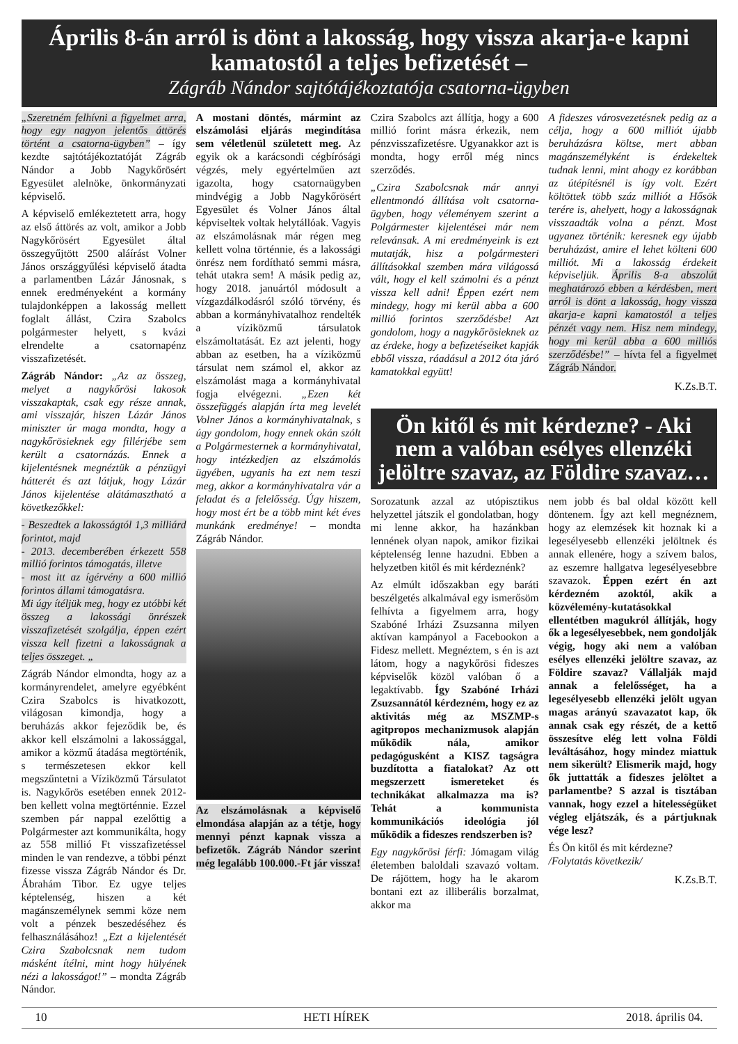Április 8-án arról is dönt a lakosság, hogy vissza akarja-e kapni kamatostól a teljes befizetését –
Zágráb Nándor sajtótájékoztatója csatorna-ügyben
„Szeretném felhívni a figyelmet arra, hogy egy nagyon jelentős áttörés történt a csatorna-ügyben” – így kezdte sajtótájékoztatóját Zágráb Nándor a Jobb Nagykőrösért Egyesület alelnöke, önkormányzati képviselő.
A képviselő emlékeztetett arra, hogy az első áttörés az volt, amikor a Jobb Nagykőrösért Egyesület által összegyűjtött 2500 aláírást Volner János országgyűlési képviselő átadta a parlamentben Lázár Jánosnak, s ennek eredményeként a kormány tulajdonképpen a lakosság mellett foglalt állást, Czira Szabolcs polgármester helyett, s kvázi elrendelte a csatornapénz visszafizetését.
Zágráb Nándor: „Az az összeg, melyet a nagykőrösi lakosok visszakaptak, csak egy része annak, ami visszajár, hiszen Lázár János miniszter úr maga mondta, hogy a nagykőrösieknek egy fillérjébe sem került a csatornázás. Ennek a kijelentésnek megnéztük a pénzügyi hátterét és azt látjuk, hogy Lázár János kijelentése alátámasztható a következőkkel:
- Beszedtek a lakosságtól 1,3 milliárd forintot, majd
- 2013. decemberében érkezett 558 millió forintos támogatás, illetve
- most itt az ígérvény a 600 millió forintos állami támogatásra.
Mi úgy ítéljük meg, hogy ez utóbbi két összeg a lakossági önrészek visszafizetését szolgálja, éppen ezért vissza kell fizetni a lakosságnak a teljes összeget. „
Zágráb Nándor elmondta, hogy az a kormányrendelet, amelyre egyébként Czira Szabolcs is hivatkozott, világosan kimondja, hogy a beruházás akkor fejeződik be, és akkor kell elszámolni a lakossággal, amikor a közmű átadása megtörténik, s természetesen ekkor kell megszűntetni a Víziközmű Társulatot is. Nagykőrös esetében ennek 2012-ben kellett volna megtörténnie. Ezzel szemben pár nappal ezelőttig a Polgármester azt kommunikálta, hogy az 558 millió Ft visszafizetéssel minden le van rendezve, a többi pénzt fizesse vissza Zágráb Nándor és Dr. Ábrahám Tibor. Ez ugye teljes képtelenség, hiszen a két magánszemélynek semmi köze nem volt a pénzek beszedéséhez és felhasználásához! „Ezt a kijelentését Czira Szabolcsnak nem tudom másként ítélni, mint hogy hülyének nézi a lakosságot!” – mondta Zágráb Nándor.
A mostani döntés, mármint az elszámolási eljárás megindítása sem véletlenül született meg. Az egyik ok a karácsondi cégbírósági végzés, mely egyértelműen azt igazolta, hogy csatornaügyben mindvégig a Jobb Nagykőrösért Egyesület és Volner János által képviseltek voltak helytállóak. Vagyis az elszámolásnak már régen meg kellett volna történnie, és a lakossági önrész nem fordítható semmi másra, tehát utakra sem! A másik pedig az, hogy 2018. januártól módosult a vízgazdálkodásról szóló törvény, és abban a kormányhivatalhoz rendelték a víziközmű társulatok elszámoltatását. Ez azt jelenti, hogy abban az esetben, ha a víziközmű társulat nem számol el, akkor az elszámolást maga a kormányhivatal fogja elvégezni. „Ezen két összefüggés alapján írta meg levelét Volner János a kormányhivatalnak, s úgy gondolom, hogy ennek okán szólt a Polgármesternek a kormányhivatal, hogy intézkedjen az elszámolás ügyében, ugyanis ha ezt nem teszi meg, akkor a kormányhivatalra vár a feladat és a felelősség. Úgy hiszem, hogy most ért be a több mint két éves munkánk eredménye! – mondta Zágráb Nándor.
Az elszámolásnak a képviselő elmondása alapján az a tétje, hogy mennyi pénzt kapnak vissza a befizetők. Zágráb Nándor szerint még legalább 100.000.-Ft jár vissza!
Czira Szabolcs azt állítja, hogy a 600 millió forint másra érkezik, nem pénzvisszafizetésre. Ugyanakkor azt is mondta, hogy erről még nincs szerződés.
„Czira Szabolcsnak már annyi ellentmondó állítása volt csatorna-ügyben, hogy véleményem szerint a Polgármester kijelentései már nem relevánsak. A mi eredményeink is ezt mutatják, hisz a polgármesteri állításokkal szemben mára világossá vált, hogy el kell számolni és a pénzt vissza kell adni! Éppen ezért nem mindegy, hogy mi kerül abba a 600 millió forintos szerződésbe! Azt gondolom, hogy a nagykőrösieknek az az érdeke, hogy a befizetéseiket kapják ebből vissza, ráadásul a 2012 óta járó kamatokkal együtt!
A fideszes városvezetésnek pedig az a célja, hogy a 600 milliót újabb beruházásra költse, mert abban magánszemélyként is érdekeltek tudnak lenni, mint ahogy ez korábban az útépítésnél is így volt. Ezért költöttek több száz milliót a Hősök terére is, ahelyett, hogy a lakosságnak visszaadták volna a pénzt. Most ugyanez történik: keresnek egy újabb beruházást, amire el lehet költeni 600 milliót. Mi a lakosság érdekeit képviseljük. Április 8-a abszolút meghatározó ebben a kérdésben, mert arról is dönt a lakosság, hogy vissza akarja-e kapni kamatostól a teljes pénzét vagy nem. Hisz nem mindegy, hogy mi kerül abba a 600 milliós szerződésbe!” – hívta fel a figyelmet Zágráb Nándor.
K.Zs.B.T.
Ön kitől és mit kérdezne? - Aki nem a valóban esélyes ellenzéki jelöltre szavaz, az Földire szavaz…
Sorozatunk azzal az utópisztikus helyzettel játszik el gondolatban, hogy mi lenne akkor, ha hazánkban lennének olyan napok, amikor fizikai képtelenség lenne hazudni. Ebben a helyzetben kitől és mit kérdeznénk?
Az elmúlt időszakban egy baráti beszélgetés alkalmával egy ismerősöm felhívta a figyelmem arra, hogy Szabóné Irházi Zsuzsanna milyen aktívan kampányol a Facebookon a Fidesz mellett. Megnéztem, s én is azt látom, hogy a nagykőrösi fideszes képviselők közöl valóban ő a legaktívabb. Így Szabóné Irházi Zsuzsannától kérdezném, hogy ez az aktivitás még az MSZMP-s agitpropos mechanizmusok alapján működik nála, amikor pedagógusként a KISZ tagságra buzdította a fiatalokat? Az ott megszerzett ismereteket és technikákat alkalmazza ma is? Tehát a kommunista kommunikációs ideológia jól működik a fideszes rendszerben is?
Egy nagykőrösi férfi: Jómagam világ életemben baloldali szavazó voltam. De rájöttem, hogy ha le akarom bontani ezt az illiberális borzalmat, akkor ma
nem jobb és bal oldal között kell döntenem. Így azt kell megnéznem, hogy az elemzések kit hoznak ki a legesélyesebb ellenzéki jelöltnek és annak ellenére, hogy a szívem balos, az eszemre hallgatva legesélyesebbre szavazok. Éppen ezért én azt kérdezném azoktól, akik a közvélemény-kutatásokkal ellentétben magukról állítják, hogy ők a legesélyesebbek, nem gondolják végig, hogy aki nem a valóban esélyes ellenzéki jelöltre szavaz, az Földire szavaz? Vállalják majd annak a felelősséget, ha a legesélyesebb ellenzéki jelölt ugyan magas arányú szavazatot kap, ők annak csak egy részét, de a kettő összesítve elég lett volna Földi leváltásához, hogy mindez miattuk nem sikerült? Elismerik majd, hogy ők juttatták a fideszes jelöltet a parlamentbe? S azzal is tisztában vannak, hogy ezzel a hitelességüket végleg eljátszák, és a pártjuknak vége lesz?
És Ön kitől és mit kérdezne?
/Folytatás következik/
K.Zs.B.T.
10 HETI HÍREK 2018. április 04.